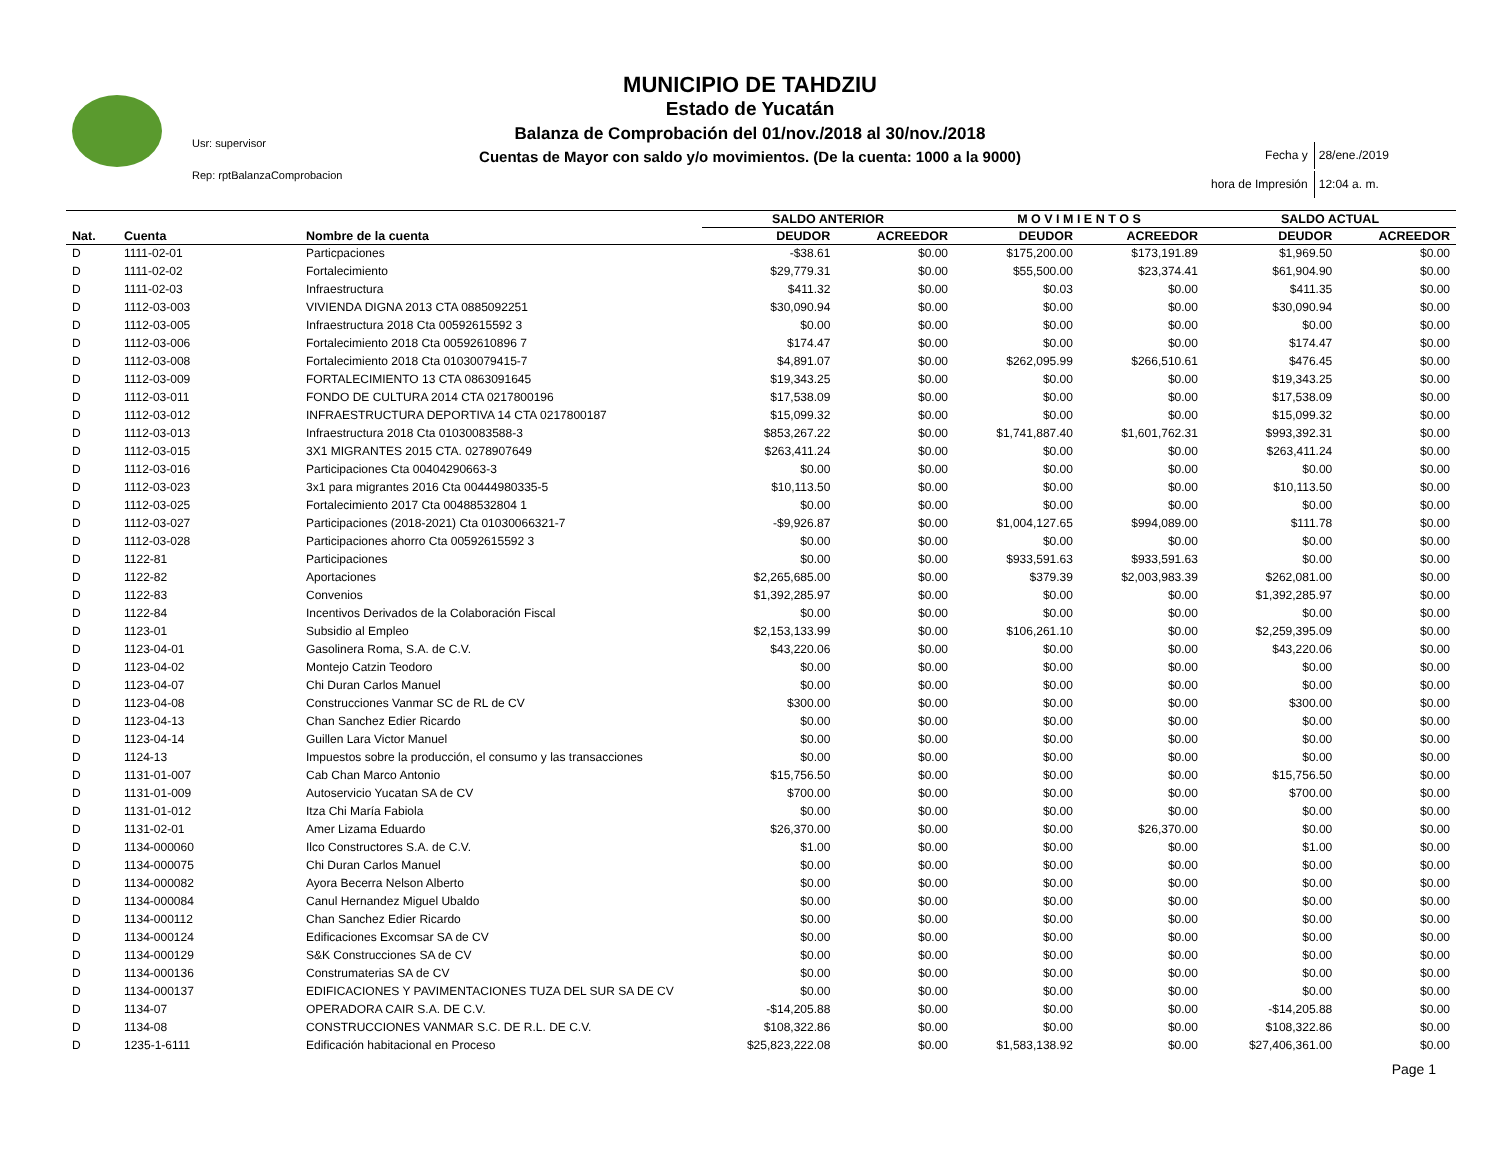Usr: supervisor
Rep: rptBalanzaComprobacion
MUNICIPIO DE TAHDZIU
Estado de Yucatán
Balanza de Comprobación del 01/nov./2018 al 30/nov./2018
Cuentas de Mayor con saldo y/o movimientos. (De la cuenta: 1000 a la 9000)
| Fecha y | 28/ene./2019 |
| hora de Impresión | 12:04 a. m. |
| | | | SALDO ANTERIOR | | M O V I M I E N T O S | | SALDO ACTUAL | |
| --- | --- | --- | --- | --- | --- | --- | --- | --- |
| Nat. | Cuenta | Nombre de la cuenta | DEUDOR | ACREEDOR | DEUDOR | ACREEDOR | DEUDOR | ACREEDOR |
| D | 1111-02-01 | Particpaciones | -$38.61 | $0.00 | $175,200.00 | $173,191.89 | $1,969.50 | $0.00 |
| D | 1111-02-02 | Fortalecimiento | $29,779.31 | $0.00 | $55,500.00 | $23,374.41 | $61,904.90 | $0.00 |
| D | 1111-02-03 | Infraestructura | $411.32 | $0.00 | $0.03 | $0.00 | $411.35 | $0.00 |
| D | 1112-03-003 | VIVIENDA DIGNA 2013 CTA 0885092251 | $30,090.94 | $0.00 | $0.00 | $0.00 | $30,090.94 | $0.00 |
| D | 1112-03-005 | Infraestructura 2018 Cta 00592615592 3 | $0.00 | $0.00 | $0.00 | $0.00 | $0.00 | $0.00 |
| D | 1112-03-006 | Fortalecimiento 2018 Cta 00592610896 7 | $174.47 | $0.00 | $0.00 | $0.00 | $174.47 | $0.00 |
| D | 1112-03-008 | Fortalecimiento 2018 Cta 01030079415-7 | $4,891.07 | $0.00 | $262,095.99 | $266,510.61 | $476.45 | $0.00 |
| D | 1112-03-009 | FORTALECIMIENTO 13 CTA 0863091645 | $19,343.25 | $0.00 | $0.00 | $0.00 | $19,343.25 | $0.00 |
| D | 1112-03-011 | FONDO DE CULTURA 2014 CTA 0217800196 | $17,538.09 | $0.00 | $0.00 | $0.00 | $17,538.09 | $0.00 |
| D | 1112-03-012 | INFRAESTRUCTURA DEPORTIVA 14 CTA 0217800187 | $15,099.32 | $0.00 | $0.00 | $0.00 | $15,099.32 | $0.00 |
| D | 1112-03-013 | Infraestructura 2018 Cta 01030083588-3 | $853,267.22 | $0.00 | $1,741,887.40 | $1,601,762.31 | $993,392.31 | $0.00 |
| D | 1112-03-015 | 3X1 MIGRANTES 2015 CTA. 0278907649 | $263,411.24 | $0.00 | $0.00 | $0.00 | $263,411.24 | $0.00 |
| D | 1112-03-016 | Participaciones Cta 00404290663-3 | $0.00 | $0.00 | $0.00 | $0.00 | $0.00 | $0.00 |
| D | 1112-03-023 | 3x1 para migrantes 2016 Cta 00444980335-5 | $10,113.50 | $0.00 | $0.00 | $0.00 | $10,113.50 | $0.00 |
| D | 1112-03-025 | Fortalecimiento 2017 Cta 00488532804 1 | $0.00 | $0.00 | $0.00 | $0.00 | $0.00 | $0.00 |
| D | 1112-03-027 | Participaciones (2018-2021) Cta 01030066321-7 | -$9,926.87 | $0.00 | $1,004,127.65 | $994,089.00 | $111.78 | $0.00 |
| D | 1112-03-028 | Participaciones ahorro Cta 00592615592 3 | $0.00 | $0.00 | $0.00 | $0.00 | $0.00 | $0.00 |
| D | 1122-81 | Participaciones | $0.00 | $0.00 | $933,591.63 | $933,591.63 | $0.00 | $0.00 |
| D | 1122-82 | Aportaciones | $2,265,685.00 | $0.00 | $379.39 | $2,003,983.39 | $262,081.00 | $0.00 |
| D | 1122-83 | Convenios | $1,392,285.97 | $0.00 | $0.00 | $0.00 | $1,392,285.97 | $0.00 |
| D | 1122-84 | Incentivos Derivados de la Colaboración Fiscal | $0.00 | $0.00 | $0.00 | $0.00 | $0.00 | $0.00 |
| D | 1123-01 | Subsidio al Empleo | $2,153,133.99 | $0.00 | $106,261.10 | $0.00 | $2,259,395.09 | $0.00 |
| D | 1123-04-01 | Gasolinera Roma, S.A. de C.V. | $43,220.06 | $0.00 | $0.00 | $0.00 | $43,220.06 | $0.00 |
| D | 1123-04-02 | Montejo Catzin Teodoro | $0.00 | $0.00 | $0.00 | $0.00 | $0.00 | $0.00 |
| D | 1123-04-07 | Chi Duran Carlos Manuel | $0.00 | $0.00 | $0.00 | $0.00 | $0.00 | $0.00 |
| D | 1123-04-08 | Construcciones Vanmar SC de RL de CV | $300.00 | $0.00 | $0.00 | $0.00 | $300.00 | $0.00 |
| D | 1123-04-13 | Chan Sanchez Edier Ricardo | $0.00 | $0.00 | $0.00 | $0.00 | $0.00 | $0.00 |
| D | 1123-04-14 | Guillen Lara Victor Manuel | $0.00 | $0.00 | $0.00 | $0.00 | $0.00 | $0.00 |
| D | 1124-13 | Impuestos sobre la producción, el consumo y las transacciones | $0.00 | $0.00 | $0.00 | $0.00 | $0.00 | $0.00 |
| D | 1131-01-007 | Cab Chan Marco Antonio | $15,756.50 | $0.00 | $0.00 | $0.00 | $15,756.50 | $0.00 |
| D | 1131-01-009 | Autoservicio Yucatan SA de CV | $700.00 | $0.00 | $0.00 | $0.00 | $700.00 | $0.00 |
| D | 1131-01-012 | Itza Chi María Fabiola | $0.00 | $0.00 | $0.00 | $0.00 | $0.00 | $0.00 |
| D | 1131-02-01 | Amer Lizama Eduardo | $26,370.00 | $0.00 | $0.00 | $26,370.00 | $0.00 | $0.00 |
| D | 1134-000060 | Ilco Constructores S.A. de C.V. | $1.00 | $0.00 | $0.00 | $0.00 | $1.00 | $0.00 |
| D | 1134-000075 | Chi Duran Carlos Manuel | $0.00 | $0.00 | $0.00 | $0.00 | $0.00 | $0.00 |
| D | 1134-000082 | Ayora Becerra Nelson Alberto | $0.00 | $0.00 | $0.00 | $0.00 | $0.00 | $0.00 |
| D | 1134-000084 | Canul Hernandez Miguel Ubaldo | $0.00 | $0.00 | $0.00 | $0.00 | $0.00 | $0.00 |
| D | 1134-000112 | Chan Sanchez Edier Ricardo | $0.00 | $0.00 | $0.00 | $0.00 | $0.00 | $0.00 |
| D | 1134-000124 | Edificaciones Excomsar SA de CV | $0.00 | $0.00 | $0.00 | $0.00 | $0.00 | $0.00 |
| D | 1134-000129 | S&K Construcciones SA de CV | $0.00 | $0.00 | $0.00 | $0.00 | $0.00 | $0.00 |
| D | 1134-000136 | Construmaterias SA de CV | $0.00 | $0.00 | $0.00 | $0.00 | $0.00 | $0.00 |
| D | 1134-000137 | EDIFICACIONES Y PAVIMENTACIONES TUZA DEL SUR SA DE CV | $0.00 | $0.00 | $0.00 | $0.00 | $0.00 | $0.00 |
| D | 1134-07 | OPERADORA CAIR S.A. DE C.V. | -$14,205.88 | $0.00 | $0.00 | $0.00 | -$14,205.88 | $0.00 |
| D | 1134-08 | CONSTRUCCIONES VANMAR S.C. DE R.L. DE C.V. | $108,322.86 | $0.00 | $0.00 | $0.00 | $108,322.86 | $0.00 |
| D | 1235-1-6111 | Edificación habitacional en Proceso | $25,823,222.08 | $0.00 | $1,583,138.92 | $0.00 | $27,406,361.00 | $0.00 |
Page 1